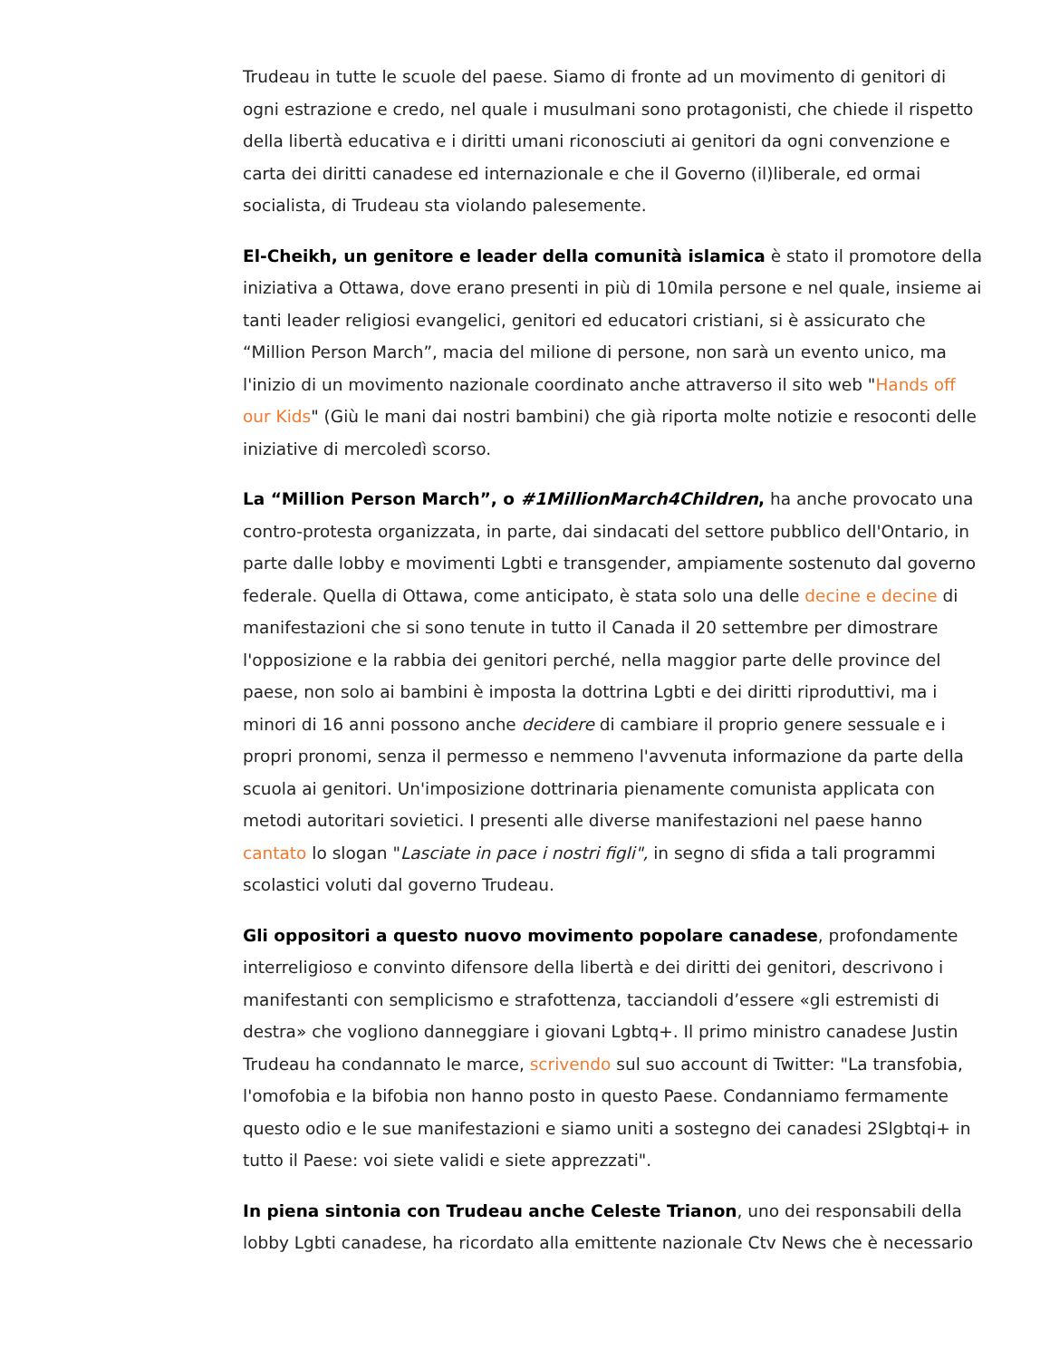Trudeau in tutte le scuole del paese. Siamo di fronte ad un movimento di genitori di ogni estrazione e credo, nel quale i musulmani sono protagonisti, che chiede il rispetto della libertà educativa e i diritti umani riconosciuti ai genitori da ogni convenzione e carta dei diritti canadese ed internazionale e che il Governo (il)liberale, ed ormai socialista, di Trudeau sta violando palesemente.
El-Cheikh, un genitore e leader della comunità islamica è stato il promotore della iniziativa a Ottawa, dove erano presenti in più di 10mila persone e nel quale, insieme ai tanti leader religiosi evangelici, genitori ed educatori cristiani, si è assicurato che “Million Person March”, macia del milione di persone, non sarà un evento unico, ma l'inizio di un movimento nazionale coordinato anche attraverso il sito web "Hands off our Kids" (Giù le mani dai nostri bambini) che già riporta molte notizie e resoconti delle iniziative di mercoledì scorso.
La “Million Person March”, o #1MillionMarch4Children, ha anche provocato una contro-protesta organizzata, in parte, dai sindacati del settore pubblico dell'Ontario, in parte dalle lobby e movimenti Lgbti e transgender, ampiamente sostenuto dal governo federale. Quella di Ottawa, come anticipato, è stata solo una delle decine e decine di manifestazioni che si sono tenute in tutto il Canada il 20 settembre per dimostrare l'opposizione e la rabbia dei genitori perché, nella maggior parte delle province del paese, non solo ai bambini è imposta la dottrina Lgbti e dei diritti riproduttivi, ma i minori di 16 anni possono anche decidere di cambiare il proprio genere sessuale e i propri pronomi, senza il permesso e nemmeno l'avvenuta informazione da parte della scuola ai genitori. Un'imposizione dottrinaria pienamente comunista applicata con metodi autoritari sovietici. I presenti alle diverse manifestazioni nel paese hanno cantato lo slogan "Lasciate in pace i nostri figli", in segno di sfida a tali programmi scolastici voluti dal governo Trudeau.
Gli oppositori a questo nuovo movimento popolare canadese, profondamente interreligioso e convinto difensore della libertà e dei diritti dei genitori, descrivono i manifestanti con semplicismo e strafottenza, tacciandoli d’essere «gli estremisti di destra» che vogliono danneggiare i giovani Lgbtq+. Il primo ministro canadese Justin Trudeau ha condannato le marce, scrivendo sul suo account di Twitter: "La transfobia, l'omofobia e la bifobia non hanno posto in questo Paese. Condanniamo fermamente questo odio e le sue manifestazioni e siamo uniti a sostegno dei canadesi 2Slgbtqi+ in tutto il Paese: voi siete validi e siete apprezzati".
In piena sintonia con Trudeau anche Celeste Trianon, uno dei responsabili della lobby Lgbti canadese, ha ricordato alla emittente nazionale Ctv News che è necessario